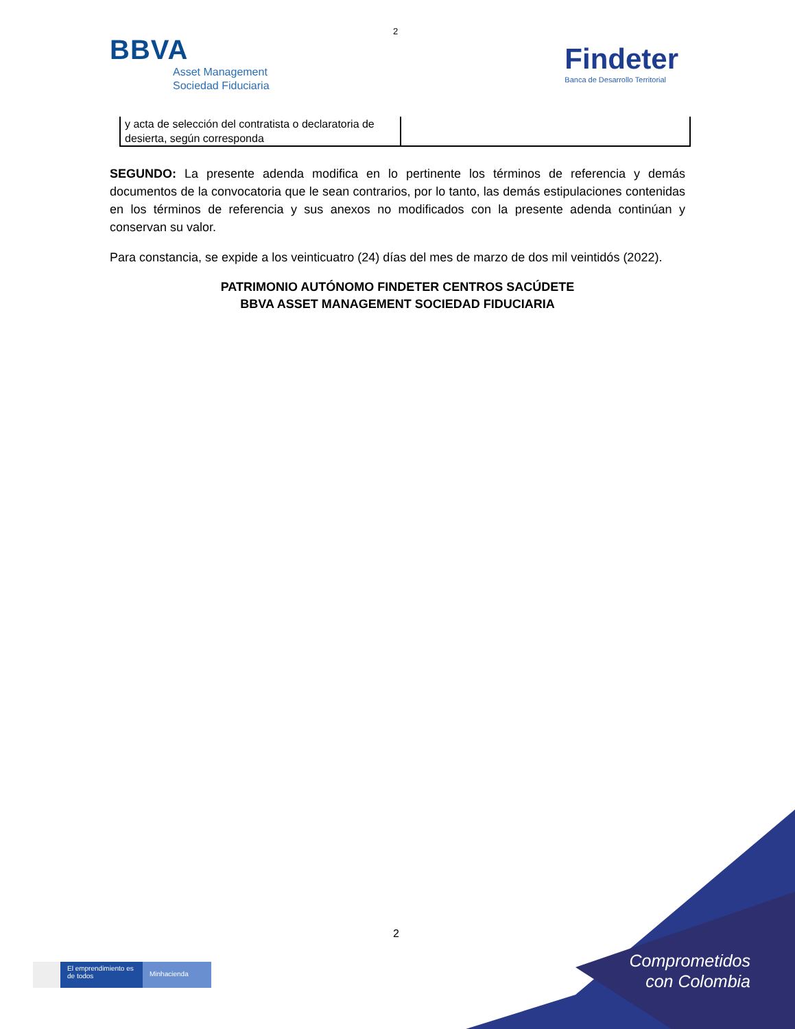2
BBVA
Asset Management
Sociedad Fiduciaria
Findeter
Banca de Desarrollo Territorial
| y acta de selección del contratista o declaratoria de desierta, según corresponda | |
SEGUNDO: La presente adenda modifica en lo pertinente los términos de referencia y demás documentos de la convocatoria que le sean contrarios, por lo tanto, las demás estipulaciones contenidas en los términos de referencia y sus anexos no modificados con la presente adenda continúan y conservan su valor.
Para constancia, se expide a los veinticuatro (24) días del mes de marzo de dos mil veintidós (2022).
PATRIMONIO AUTÓNOMO FINDETER CENTROS SACÚDETE
BBVA ASSET MANAGEMENT SOCIEDAD FIDUCIARIA
2
Comprometidos
con Colombia
El emprendimiento es de todos
Minhacienda